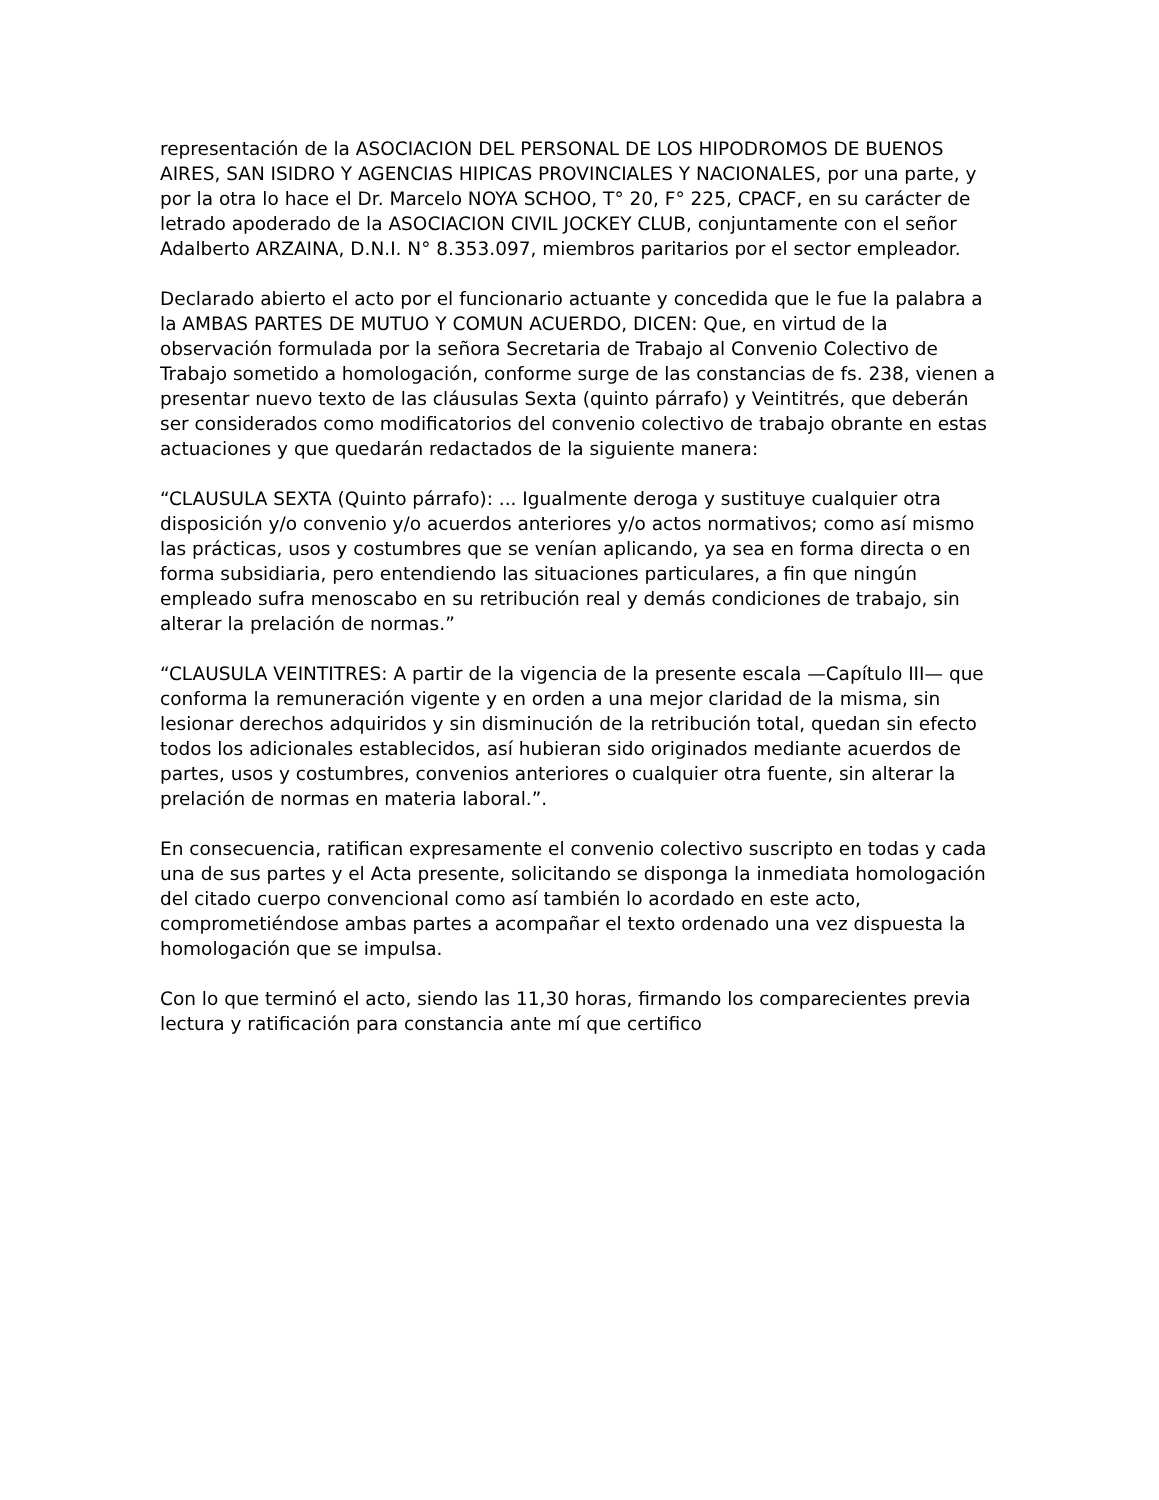representación de la ASOCIACION DEL PERSONAL DE LOS HIPODROMOS DE BUENOS AIRES, SAN ISIDRO Y AGENCIAS HIPICAS PROVINCIALES Y NACIONALES, por una parte, y por la otra lo hace el Dr. Marcelo NOYA SCHOO, T° 20, F° 225, CPACF, en su carácter de letrado apoderado de la ASOCIACION CIVIL JOCKEY CLUB, conjuntamente con el señor Adalberto ARZAINA, D.N.I. N° 8.353.097, miembros paritarios por el sector empleador.
Declarado abierto el acto por el funcionario actuante y concedida que le fue la palabra a la AMBAS PARTES DE MUTUO Y COMUN ACUERDO, DICEN: Que, en virtud de la observación formulada por la señora Secretaria de Trabajo al Convenio Colectivo de Trabajo sometido a homologación, conforme surge de las constancias de fs. 238, vienen a presentar nuevo texto de las cláusulas Sexta (quinto párrafo) y Veintitrés, que deberán ser considerados como modificatorios del convenio colectivo de trabajo obrante en estas actuaciones y que quedarán redactados de la siguiente manera:
“CLAUSULA SEXTA (Quinto párrafo): ... Igualmente deroga y sustituye cualquier otra disposición y/o convenio y/o acuerdos anteriores y/o actos normativos; como así mismo las prácticas, usos y costumbres que se venían aplicando, ya sea en forma directa o en forma subsidiaria, pero entendiendo las situaciones particulares, a fin que ningún empleado sufra menoscabo en su retribución real y demás condiciones de trabajo, sin alterar la prelación de normas.”
“CLAUSULA VEINTITRES: A partir de la vigencia de la presente escala —Capítulo III— que conforma la remuneración vigente y en orden a una mejor claridad de la misma, sin lesionar derechos adquiridos y sin disminución de la retribución total, quedan sin efecto todos los adicionales establecidos, así hubieran sido originados mediante acuerdos de partes, usos y costumbres, convenios anteriores o cualquier otra fuente, sin alterar la prelación de normas en materia laboral.”.
En consecuencia, ratifican expresamente el convenio colectivo suscripto en todas y cada una de sus partes y el Acta presente, solicitando se disponga la inmediata homologación del citado cuerpo convencional como así también lo acordado en este acto, comprometiéndose ambas partes a acompañar el texto ordenado una vez dispuesta la homologación que se impulsa.
Con lo que terminó el acto, siendo las 11,30 horas, firmando los comparecientes previa lectura y ratificación para constancia ante mí que certifico